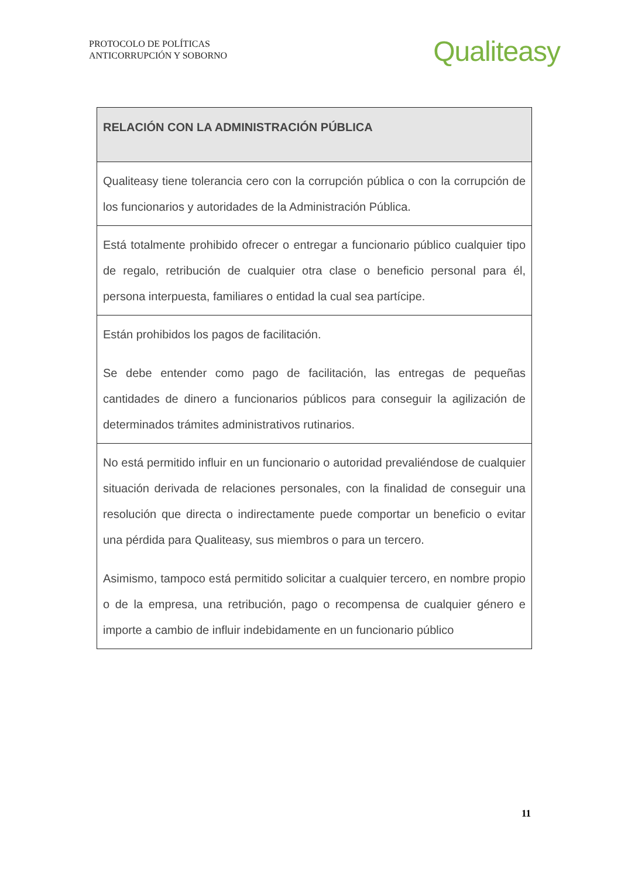PROTOCOLO DE POLÍTICAS
ANTICORRUPCIÓN Y SOBORNO
Qualiteasy
| RELACIÓN CON LA ADMINISTRACIÓN PÚBLICA |
| --- |
| Qualiteasy tiene tolerancia cero con la corrupción pública o con la corrupción de los funcionarios y autoridades de la Administración Pública. |
| Está totalmente prohibido ofrecer o entregar a funcionario público cualquier tipo de regalo, retribución de cualquier otra clase o beneficio personal para él, persona interpuesta, familiares o entidad la cual sea partícipe. |
| Están prohibidos los pagos de facilitación. Se debe entender como pago de facilitación, las entregas de pequeñas cantidades de dinero a funcionarios públicos para conseguir la agilización de determinados trámites administrativos rutinarios. |
| No está permitido influir en un funcionario o autoridad prevaliéndose de cualquier situación derivada de relaciones personales, con la finalidad de conseguir una resolución que directa o indirectamente puede comportar un beneficio o evitar una pérdida para Qualiteasy, sus miembros o para un tercero. Asimismo, tampoco está permitido solicitar a cualquier tercero, en nombre propio o de la empresa, una retribución, pago o recompensa de cualquier género e importe a cambio de influir indebidamente en un funcionario público |
11